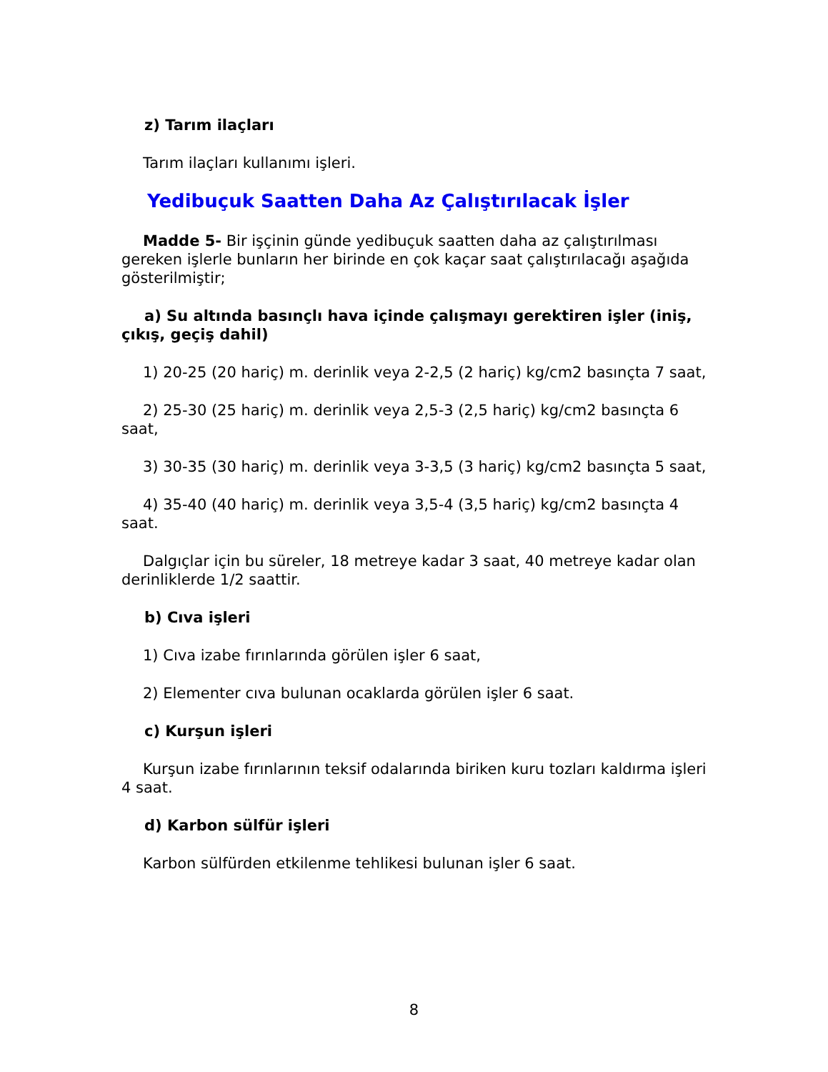z) Tarım ilaçları
Tarım ilaçları kullanımı işleri.
Yedibuçuk Saatten Daha Az Çalıştırılacak İşler
Madde 5- Bir işçinin günde yedibuçuk saatten daha az çalıştırılması gereken işlerle bunların her birinde en çok kaçar saat çalıştırılacağı aşağıda gösterilmiştir;
a) Su altında basınçlı hava içinde çalışmayı gerektiren işler (iniş, çıkış, geçiş dahil)
1) 20-25 (20 hariç) m. derinlik veya 2-2,5 (2 hariç) kg/cm2 basınçta 7 saat,
2) 25-30 (25 hariç) m. derinlik veya 2,5-3 (2,5 hariç) kg/cm2 basınçta 6 saat,
3) 30-35 (30 hariç) m. derinlik veya 3-3,5 (3 hariç) kg/cm2 basınçta 5 saat,
4) 35-40 (40 hariç) m. derinlik veya 3,5-4 (3,5 hariç) kg/cm2 basınçta 4 saat.
Dalgıçlar için bu süreler, 18 metreye kadar 3 saat, 40 metreye kadar olan
derinliklerde 1/2 saattir.
b) Cıva işleri
1) Cıva izabe fırınlarında görülen işler 6 saat,
2) Elementer cıva bulunan ocaklarda görülen işler 6 saat.
c) Kurşun işleri
Kurşun izabe fırınlarının teksif odalarında biriken kuru tozları kaldırma işleri 4 saat.
d) Karbon sülfür işleri
Karbon sülfürden etkilenme tehlikesi bulunan işler 6 saat.
8